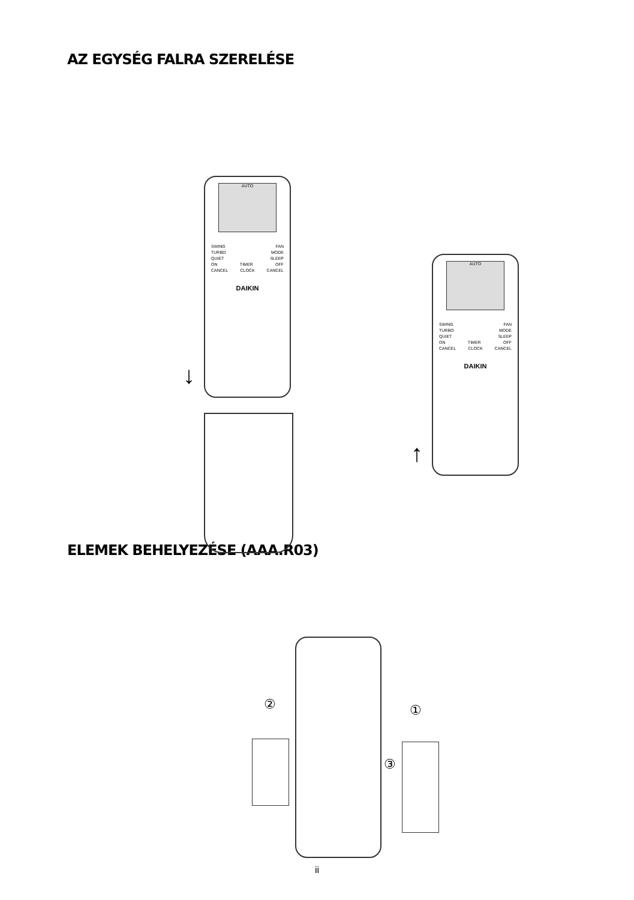AZ EGYSÉG FALRA SZERELÉSE
AUTO
SWING FAN
TURBO MODE
QUIET SLEEP
ON TIMER OFF
CANCEL CLOCK CANCEL
DAIKIN
AUTO
SWING FAN
TURBO MODE
QUIET SLEEP
ON TIMER OFF
CANCEL CLOCK CANCEL
DAIKIN
↓
↑
ELEMEK BEHELYEZÉSE (AAA.R03)
② ①
③
ii